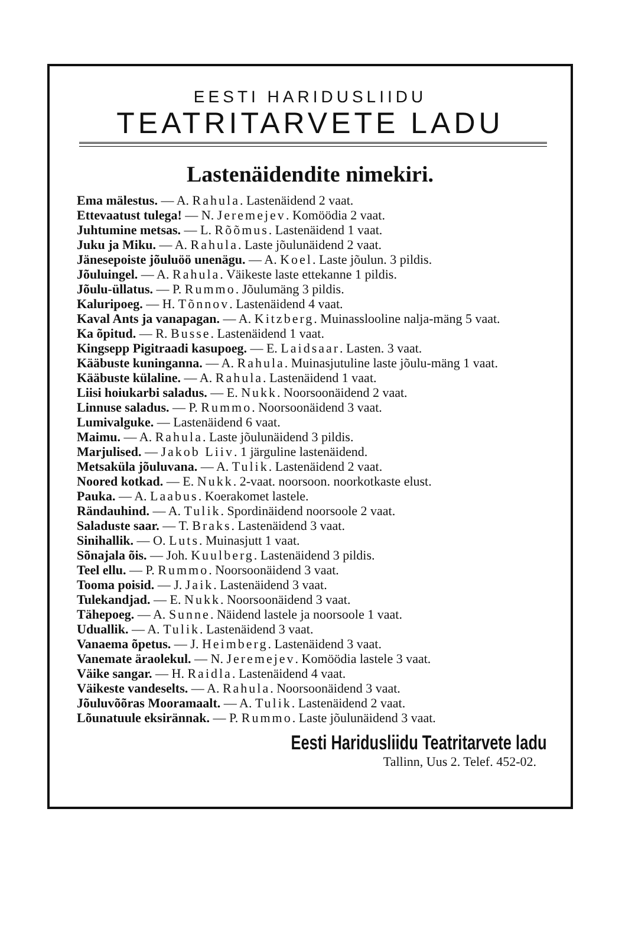EESTI HARIDUSLIIDU
TEATRITARVETE LADU
Lastenäidendite nimekiri.
Ema mälestus. — A. Rahula. Lastenäidend 2 vaat.
Ettevaatust tulega! — N. Jeremejev. Komöödia 2 vaat.
Juhtumine metsas. — L. Rõõmus. Lastenäidend 1 vaat.
Juku ja Miku. — A. Rahula. Laste jõulunäidend 2 vaat.
Jänesepoiste jõuluöö unenägu. — A. Koel. Laste jõulun. 3 pildis.
Jõuluingel. — A. Rahula. Väikeste laste ettekanne 1 pildis.
Jõulu-üllatus. — P. Rummo. Jõulumäng 3 pildis.
Kaluripoeg. — H. Tõnnov. Lastenäidend 4 vaat.
Kaval Ants ja vanapagan. — A. Kitzberg. Muinasslooline nalja-mäng 5 vaat.
Ka õpitud. — R. Busse. Lastenäidend 1 vaat.
Kingsepp Pigitraadi kasupoeg. — E. Laidsaar. Lasten. 3 vaat.
Kääbuste kuninganna. — A. Rahula. Muinasjutuline laste jõulu-mäng 1 vaat.
Kääbuste külaline. — A. Rahula. Lastenäidend 1 vaat.
Liisi hoiukarbi saladus. — E. Nukk. Noorsoonäidend 2 vaat.
Linnuse saladus. — P. Rummo. Noorsoonäidend 3 vaat.
Lumivalguke. — Lastenäidend 6 vaat.
Maimu. — A. Rahula. Laste jõulunäidend 3 pildis.
Marjulised. — Jakob Liiv. 1 järguline lastenäidend.
Metsaküla jõuluvana. — A. Tulik. Lastenäidend 2 vaat.
Noored kotkad. — E. Nukk. 2-vaat. noorsoon. noorkotkaste elust.
Pauka. — A. Laabus. Koerakomet lastele.
Rändauhind. — A. Tulik. Spordinäidend noorsoole 2 vaat.
Saladuste saar. — T. Braks. Lastenäidend 3 vaat.
Sinihallik. — O. Luts. Muinasjutt 1 vaat.
Sõnajala õis. — Joh. Kuulberg. Lastenäidend 3 pildis.
Teel ellu. — P. Rummo. Noorsoonäidend 3 vaat.
Tooma poisid. — J. Jaik. Lastenäidend 3 vaat.
Tulekandjad. — E. Nukk. Noorsoonäidend 3 vaat.
Tähepoeg. — A. Sunne. Näidend lastele ja noorsoole 1 vaat.
Uduallik. — A. Tulik. Lastenäidend 3 vaat.
Vanaema õpetus. — J. Heimberg. Lastenäidend 3 vaat.
Vanemate äraolekul. — N. Jeremejev. Komöödia lastele 3 vaat.
Väike sangar. — H. Raidla. Lastenäidend 4 vaat.
Väikeste vandeselts. — A. Rahula. Noorsoonäidend 3 vaat.
Jõuluvõõras Mooramaalt. — A. Tulik. Lastenäidend 2 vaat.
Lõunatuule eksirännak. — P. Rummo. Laste jõulunäidend 3 vaat.
Eesti Haridusliidu Teatritarvete ladu
Tallinn, Uus 2. Telef. 452-02.